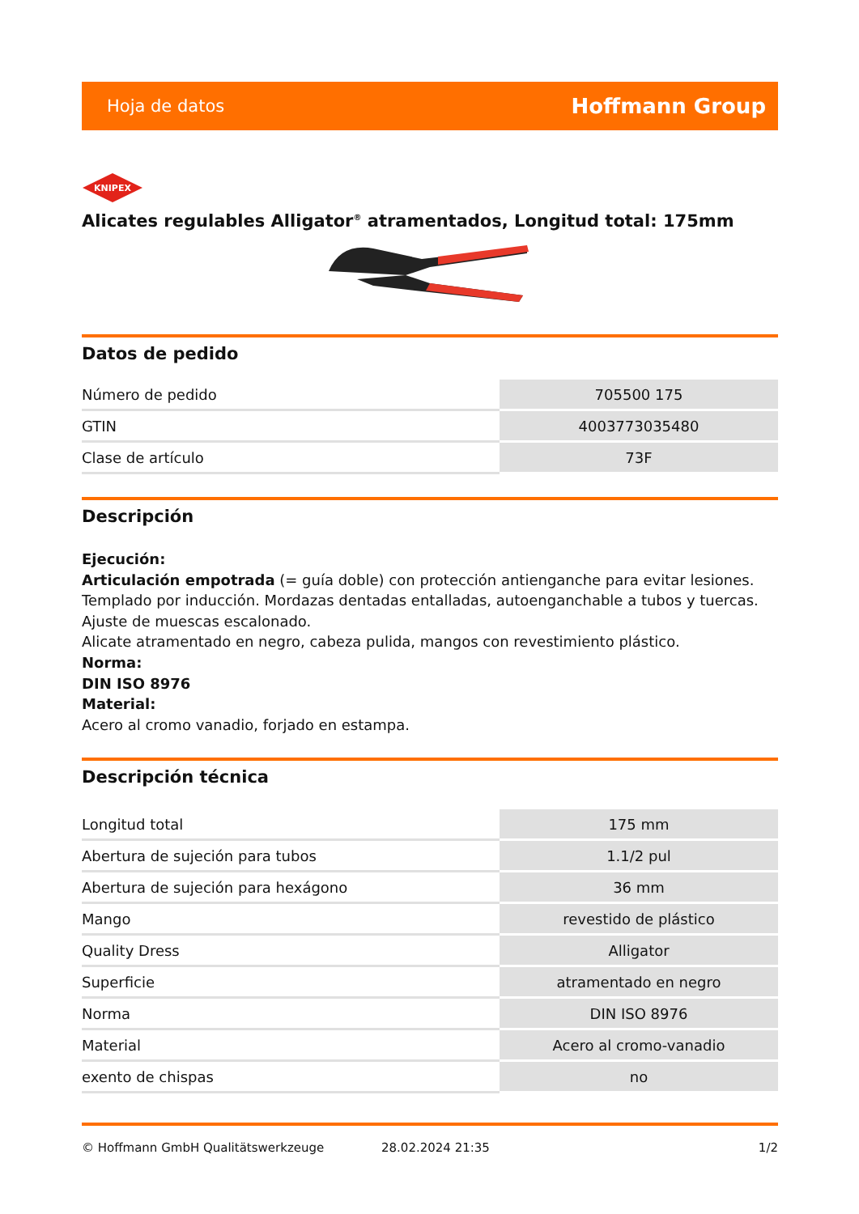Hoja de datos Hoffmann Group
KNIPEX
Alicates regulables Alligator<sup>®</sup> atramentados, Longitud total: 175mm
Datos de pedido
| Número de pedido | 705500 175 |
| GTIN | 4003773035480 |
| Clase de artículo | 73F |
Descripción
Ejecución:
Articulación empotrada (= guía doble) con protección antienganche para evitar lesiones.
Templado por inducción. Mordazas dentadas entalladas, autoenganchable a tubos y tuercas.
Ajuste de muescas escalonado.
Alicate atramentado en negro, cabeza pulida, mangos con revestimiento plástico.
Norma:
DIN ISO 8976
Material:
Acero al cromo vanadio, forjado en estampa.
Descripción técnica
| Longitud total | 175 mm |
| Abertura de sujeción para tubos | 1.1/2 pul |
| Abertura de sujeción para hexágono | 36 mm |
| Mango | revestido de plástico |
| Quality Dress | Alligator |
| Superficie | atramentado en negro |
| Norma | DIN ISO 8976 |
| Material | Acero al cromo-vanadio |
| exento de chispas | no |
© Hoffmann GmbH Qualitätswerkzeuge 28.02.2024 21:35 1/2